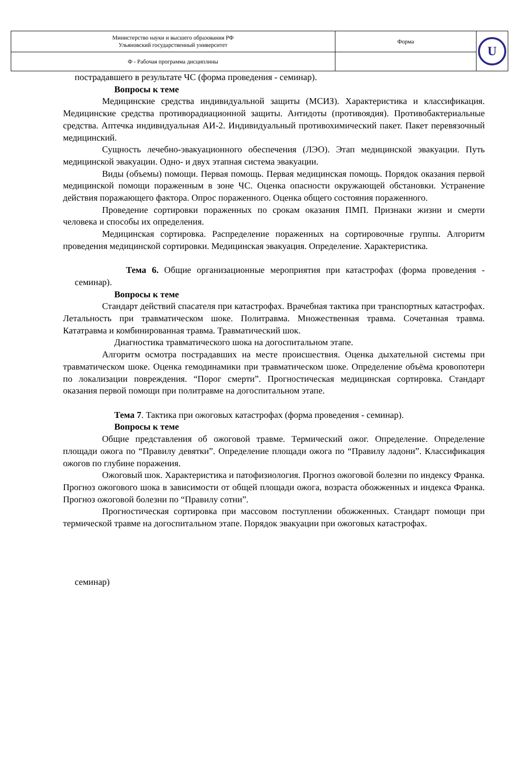| Министерство науки и высшего образования РФ Ульяновский государственный университет | Форма | U |
| Ф - Рабочая программа дисциплины | | |
пострадавшего в результате ЧС (форма проведения - семинар).
Вопросы к теме
Медицинские средства индивидуальной защиты (МСИЗ). Характеристика и классификация. Медицинские средства противорадиационной защиты. Антидоты (противоядия). Противобактериальные средства. Аптечка индивидуальная АИ-2. Индивидуальный противохимический пакет. Пакет перевязочный медицинский.
Сущность лечебно-эвакуационного обеспечения (ЛЭО). Этап медицинской эвакуации. Путь медицинской эвакуации. Одно- и двух этапная система эвакуации.
Виды (объемы) помощи. Первая помощь. Первая медицинская помощь. Порядок оказания первой медицинской помощи пораженным в зоне ЧС. Оценка опасности окружающей обстановки. Устранение действия поражающего фактора. Опрос пораженного. Оценка общего состояния пораженного.
Проведение сортировки пораженных по срокам оказания ПМП. Признаки жизни и смерти человека и способы их определения.
Медицинская сортировка. Распределение пораженных на сортировочные группы. Алгоритм проведения медицинской сортировки. Медицинская эвакуация. Определение. Характеристика.
Тема 6. Общие организационные мероприятия при катастрофах (форма проведения - семинар).
Вопросы к теме
Стандарт действий спасателя при катастрофах. Врачебная тактика при транспортных катастрофах. Летальность при травматическом шоке. Политравма. Множественная травма. Сочетанная травма. Кататравма и комбинированная травма. Травматический шок.
Диагностика травматического шока на догоспитальном этапе.
Алгоритм осмотра пострадавших на месте происшествия. Оценка дыхательной системы при травматическом шоке. Оценка гемодинамики при травматическом шоке. Определение объёма кровопотери по локализации повреждения. “Порог смерти”. Прогностическая медицинская сортировка. Стандарт оказания первой помощи при политравме на догоспитальном этапе.
Тема 7. Тактика при ожоговых катастрофах (форма проведения - семинар).
Вопросы к теме
Общие представления об ожоговой травме. Термический ожог. Определение. Определение площади ожога по “Правилу девятки”. Определение площади ожога по “Правилу ладони”. Классификация ожогов по глубине поражения.
Ожоговый шок. Характеристика и патофизиология. Прогноз ожоговой болезни по индексу Франка. Прогноз ожогового шока в зависимости от общей площади ожога, возраста обожженных и индекса Франка. Прогноз ожоговой болезни по “Правилу сотни”.
Прогностическая сортировка при массовом поступлении обожженных. Стандарт помощи при термической травме на догоспитальном этапе. Порядок эвакуации при ожоговых катастрофах.
семинар)